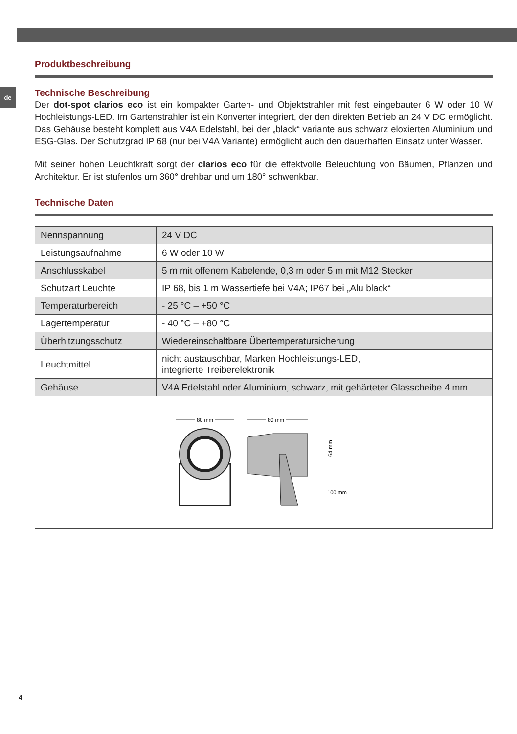de
Produktbeschreibung
Technische Beschreibung
Der dot-spot clarios eco ist ein kompakter Garten- und Objektstrahler mit fest eingebauter 6 W oder 10 W Hochleistungs-LED. Im Gartenstrahler ist ein Konverter integriert, der den direkten Betrieb an 24 V DC ermöglicht. Das Gehäuse besteht komplett aus V4A Edelstahl, bei der „black“ variante aus schwarz eloxierten Aluminium und ESG-Glas. Der Schutzgrad IP 68 (nur bei V4A Variante) ermöglicht auch den dauerhaften Einsatz unter Wasser.
Mit seiner hohen Leuchtkraft sorgt der clarios eco für die effektvolle Beleuchtung von Bäumen, Pflanzen und Architektur. Er ist stufenlos um 360° drehbar und um 180° schwenkbar.
Technische Daten
| Nennspannung | 24 V DC |
| Leistungsaufnahme | 6 W oder 10 W |
| Anschlusskabel | 5 m mit offenem Kabelende, 0,3 m oder 5 m mit M12 Stecker |
| Schutzart Leuchte | IP 68, bis 1 m Wassertiefe bei V4A; IP67 bei „Alu black“ |
| Temperaturbereich | - 25 °C – +50 °C |
| Lagertemperatur | - 40 °C – +80 °C |
| Überhitzungsschutz | Wiedereinschaltbare Übertemperatursicherung |
| Leuchtmittel | nicht austauschbar, Marken Hochleistungs-LED, integrierte Treiberelektronik |
| Gehäuse | V4A Edelstahl oder Aluminium, schwarz, mit gehärteter Glasscheibe 4 mm |
| 80 mm 80 mm 64 mm 100 mm | |
4